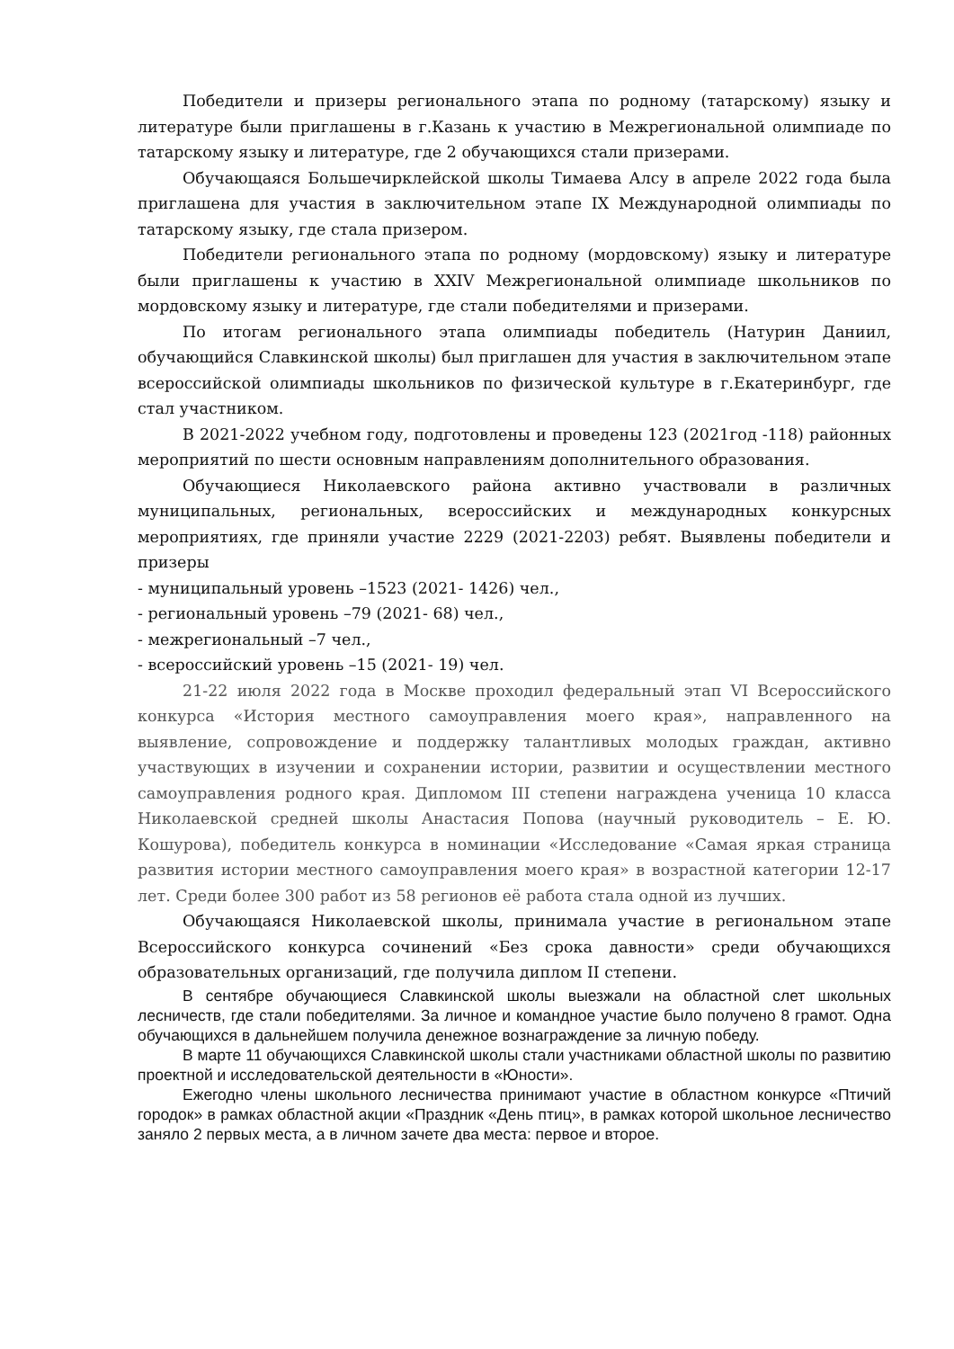Победители и призеры регионального этапа по родному (татарскому) языку и литературе были приглашены в г.Казань к участию в Межрегиональной олимпиаде по татарскому языку и литературе, где 2 обучающихся стали призерами.
Обучающаяся Большечирклейской школы Тимаева Алсу в апреле 2022 года была приглашена для участия в заключительном этапе IX Международной олимпиады по татарскому языку, где стала призером.
Победители регионального этапа по родному (мордовскому) языку и литературе были приглашены к участию в XXIV Межрегиональной олимпиаде школьников по мордовскому языку и литературе, где стали победителями и призерами.
По итогам регионального этапа олимпиады победитель (Натурин Даниил, обучающийся Славкинской школы) был приглашен для участия в заключительном этапе всероссийской олимпиады школьников по физической культуре в г.Екатеринбург, где стал участником.
В 2021-2022 учебном году, подготовлены и проведены 123 (2021год -118) районных мероприятий по шести основным направлениям дополнительного образования.
Обучающиеся Николаевского района активно участвовали в различных муниципальных, региональных, всероссийских и международных конкурсных мероприятиях, где приняли участие 2229 (2021-2203) ребят. Выявлены победители и призеры
- муниципальный уровень –1523 (2021- 1426) чел.,
- региональный уровень –79 (2021- 68) чел.,
- межрегиональный –7 чел.,
- всероссийский уровень –15 (2021- 19) чел.
21-22 июля 2022 года в Москве проходил федеральный этап VI Всероссийского конкурса «История местного самоуправления моего края», направленного на выявление, сопровождение и поддержку талантливых молодых граждан, активно участвующих в изучении и сохранении истории, развитии и осуществлении местного самоуправления родного края. Дипломом III степени награждена ученица 10 класса Николаевской средней школы Анастасия Попова (научный руководитель – Е. Ю. Кошурова), победитель конкурса в номинации «Исследование «Самая яркая страница развития истории местного самоуправления моего края» в возрастной категории 12-17 лет. Среди более 300 работ из 58 регионов её работа стала одной из лучших.
Обучающаяся Николаевской школы, принимала участие в региональном этапе Всероссийского конкурса сочинений «Без срока давности» среди обучающихся образовательных организаций, где получила диплом II степени.
В сентябре обучающиеся Славкинской школы выезжали на областной слет школьных лесничеств, где стали победителями. За личное и командное участие было получено 8 грамот. Одна обучающихся в дальнейшем получила денежное вознаграждение за личную победу.
В марте 11 обучающихся Славкинской школы стали участниками областной школы по развитию проектной и исследовательской деятельности в «Юности».
Ежегодно члены школьного лесничества принимают участие в областном конкурсе «Птичий городок» в рамках областной акции «Праздник «День птиц», в рамках которой школьное лесничество заняло 2 первых места, а в личном зачете два места: первое и второе.